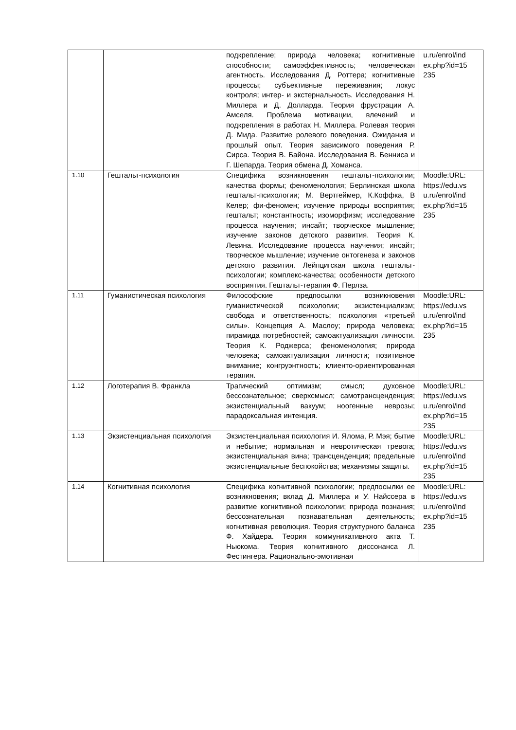| | | подкрепление; природа человека; когнитивные способности; самоэффективность; человеческая агентность. Исследования Д. Роттера; когнитивные процессы; субъективные переживания; локус контроля; интер- и экстернальность. Исследования Н. Миллера и Д. Долларда. Теория фрустрации А. Амселя. Проблема мотивации, влечений и подкрепления в работах Н. Миллера. Ролевая теория Д. Мида. Развитие ролевого поведения. Ожидания и прошлый опыт. Теория зависимого поведения Р. Сирса. Теория В. Байона. Исследования В. Бенниса и Г. Шепарда. Теория обмена Д. Хоманса. | u.ru/enrol/ind ex.php?id=15 235 |
| 1.10 | Гештальт-психология | Специфика возникновения гештальт-психологии; качества формы; феноменология; Берлинская школа гештальт-психологии; М. Вертгеймер, К.Коффка, В Келер; фи-феномен; изучение природы восприятия; гештальт; константность; изоморфизм; исследование процесса научения; инсайт; творческое мышление; изучение законов детского развития. Теория К. Левина. Исследование процесса научения; инсайт; творческое мышление; изучение онтогенеза и законов детского развития. Лейпцигская школа гештальт-психологии; комплекс-качества; особенности детского восприятия. Гештальт-терапия Ф. Перлза. | Moodle:URL: https://edu.vs u.ru/enrol/ind ex.php?id=15 235 |
| 1.11 | Гуманистическая психология | Философские предпосылки возникновения гуманистической психологии; экзистенциализм; свобода и ответственность; психология «третьей силы». Концепция А. Маслоу; природа человека; пирамида потребностей; самоактуализация личности. Теория К. Роджерса; феноменология; природа человека; самоактуализация личности; позитивное внимание; конгруэнтность; клиенто-ориентированная терапия. | Moodle:URL: https://edu.vs u.ru/enrol/ind ex.php?id=15 235 |
| 1.12 | Логотерапия В. Франкла | Трагический оптимизм; смысл; духовное бессознательное; сверхсмысл; самотрансценденция; экзистенциальный вакуум; ноогенные неврозы; парадоксальная интенция. | Moodle:URL: https://edu.vs u.ru/enrol/ind ex.php?id=15 235 |
| 1.13 | Экзистенциальная психология | Экзистенциальная психология И. Ялома, Р. Мэя; бытие и небытие; нормальная и невротическая тревога; экзистенциальная вина; трансценденция; предельные экзистенциальные беспокойства; механизмы защиты. | Moodle:URL: https://edu.vs u.ru/enrol/ind ex.php?id=15 235 |
| 1.14 | Когнитивная психология | Специфика когнитивной психологии; предпосылки ее возникновения; вклад Д. Миллера и У. Найссера в развитие когнитивной психологии; природа познания; бессознательная познавательная деятельность; когнитивная революция. Теория структурного баланса Ф. Хайдера. Теория коммуникативного акта Т. Ньюкома. Теория когнитивного диссонанса Л. Фестингера. Рационально-эмотивная | Moodle:URL: https://edu.vs u.ru/enrol/ind ex.php?id=15 235 |